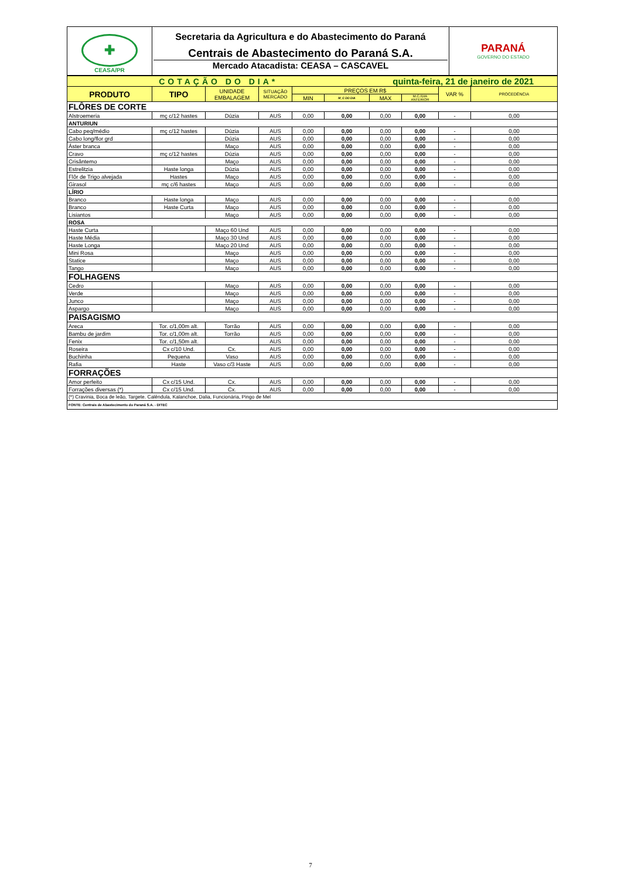| ✚ CEASA/PR | Secretaria da Agricultura e do Abastecimento do Paraná Centrais de Abastecimento do Paraná S.A. Mercado Atacadista: CEASA – CASCAVEL | PARANÁ GOVERNO DO ESTADO |
| COTAÇÃO DO DIA* | | | | | | quinta-feira, 21 de janeiro de 2021 | | | |
| PRODUTO | TIPO | UNIDADE EMBALAGEM | SITUAÇÃO MERCADO | PREÇOS EM R$ | | | | VAR % | PROCEDÊNCIA |
| | | | | MIN | M_C DO DIA | MAX | M.C./DIA ANTERIOR | | |
| FLÔRES DE CORTE | | | | | | | | | |
| Alstroemeria | mç c/12 hastes | Dúzia | AUS | 0,00 | 0,00 | 0,00 | 0,00 | - | 0,00 |
| ANTURIUN | | | | | | | | | |
| Cabo peq/médio | mç c/12 hastes | Dúzia | AUS | 0,00 | 0,00 | 0,00 | 0,00 | - | 0,00 |
| Cabo long/flor grd | | Dúzia | AUS | 0,00 | 0,00 | 0,00 | 0,00 | - | 0,00 |
| Áster branca | | Maço | AUS | 0,00 | 0,00 | 0,00 | 0,00 | - | 0,00 |
| Cravo | mç c/12 hastes | Dúzia | AUS | 0,00 | 0,00 | 0,00 | 0,00 | - | 0,00 |
| Crisântemo | | Maço | AUS | 0,00 | 0,00 | 0,00 | 0,00 | - | 0,00 |
| Estrelitzia | Haste longa | Dúzia | AUS | 0,00 | 0,00 | 0,00 | 0,00 | - | 0,00 |
| Flôr de Trigo alvejada | Hastes | Maço | AUS | 0,00 | 0,00 | 0,00 | 0,00 | - | 0,00 |
| Girasol | mç c/6 hastes | Maço | AUS | 0,00 | 0,00 | 0,00 | 0,00 | - | 0,00 |
| LÍRIO | | | | | | | | | |
| Branco | Haste longa | Maço | AUS | 0,00 | 0,00 | 0,00 | 0,00 | - | 0,00 |
| Branco | Haste Curta | Maço | AUS | 0,00 | 0,00 | 0,00 | 0,00 | - | 0,00 |
| Lisiantos | | Maço | AUS | 0,00 | 0,00 | 0,00 | 0,00 | - | 0,00 |
| ROSA | | | | | | | | | |
| Haste Curta | | Maço 60 Und | AUS | 0,00 | 0,00 | 0,00 | 0,00 | - | 0,00 |
| Haste Média | | Maço 30 Und | AUS | 0,00 | 0,00 | 0,00 | 0,00 | - | 0,00 |
| Haste Longa | | Maço 20 Und | AUS | 0,00 | 0,00 | 0,00 | 0,00 | - | 0,00 |
| Mini Rosa | | Maço | AUS | 0,00 | 0,00 | 0,00 | 0,00 | - | 0,00 |
| Statice | | Maço | AUS | 0,00 | 0,00 | 0,00 | 0,00 | - | 0,00 |
| Tango | | Maço | AUS | 0,00 | 0,00 | 0,00 | 0,00 | - | 0,00 |
| FOLHAGENS | | | | | | | | | |
| Cedro | | Maço | AUS | 0,00 | 0,00 | 0,00 | 0,00 | - | 0,00 |
| Verde | | Maço | AUS | 0,00 | 0,00 | 0,00 | 0,00 | - | 0,00 |
| Junco | | Maço | AUS | 0,00 | 0,00 | 0,00 | 0,00 | - | 0,00 |
| Aspargo | | Maço | AUS | 0,00 | 0,00 | 0,00 | 0,00 | - | 0,00 |
| PAISAGISMO | | | | | | | | | |
| Areca | Tor. c/1,00m alt. | Torrão | AUS | 0,00 | 0,00 | 0,00 | 0,00 | - | 0,00 |
| Bambu de jardim | Tor. c/1,00m alt. | Torrão | AUS | 0,00 | 0,00 | 0,00 | 0,00 | - | 0,00 |
| Fenix | Tor. c/1,50m alt. | | AUS | 0,00 | 0,00 | 0,00 | 0,00 | - | 0,00 |
| Roseira | Cx c/10 Und. | Cx. | AUS | 0,00 | 0,00 | 0,00 | 0,00 | - | 0,00 |
| Buchinha | Pequena | Vaso | AUS | 0,00 | 0,00 | 0,00 | 0,00 | - | 0,00 |
| Rafia | Haste | Vaso c/3 Haste | AUS | 0,00 | 0,00 | 0,00 | 0,00 | - | 0,00 |
| FORRAÇÕES | | | | | | | | | |
| Amor perfeito | Cx c/15 Und. | Cx. | AUS | 0,00 | 0,00 | 0,00 | 0,00 | - | 0,00 |
| Forrações diversas (*) | Cx c/15 Und. | Cx. | AUS | 0,00 | 0,00 | 0,00 | 0,00 | - | 0,00 |
| (*) Cravinia, Boca de leão, Targete. Calêndula, Kalanchoe, Dalia, Funcionária, Pingo de Mel | | | | | | | | | |
| FONTE: Centrais de Abastecimento do Paraná S.A. - DITEC | | | | | | | | | |
7